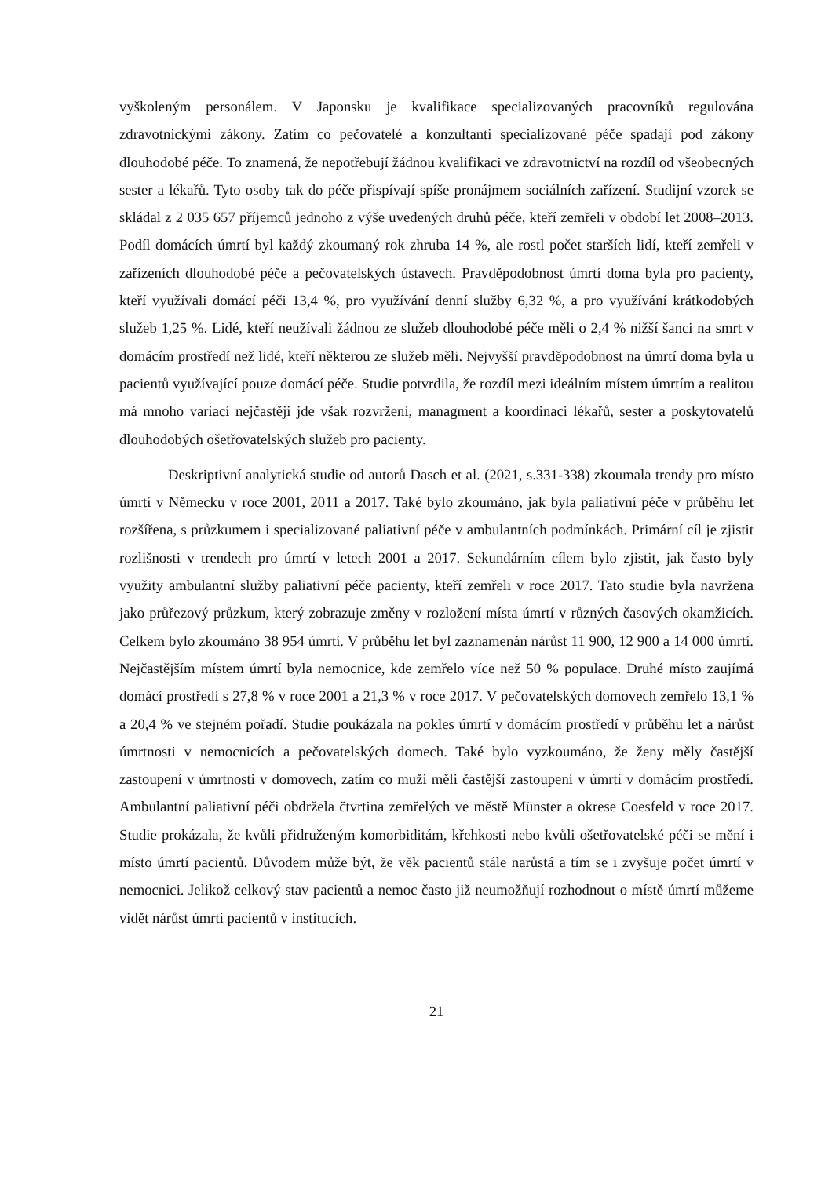vyškoleným personálem. V Japonsku je kvalifikace specializovaných pracovníků regulována zdravotnickými zákony. Zatím co pečovatelé a konzultanti specializované péče spadají pod zákony dlouhodobé péče. To znamená, že nepotřebují žádnou kvalifikaci ve zdravotnictví na rozdíl od všeobecných sester a lékařů. Tyto osoby tak do péče přispívají spíše pronájmem sociálních zařízení. Studijní vzorek se skládal z 2 035 657 příjemců jednoho z výše uvedených druhů péče, kteří zemřeli v období let 2008–2013. Podíl domácích úmrtí byl každý zkoumaný rok zhruba 14 %, ale rostl počet starších lidí, kteří zemřeli v zařízeních dlouhodobé péče a pečovatelských ústavech. Pravděpodobnost úmrtí doma byla pro pacienty, kteří využívali domácí péči 13,4 %, pro využívání denní služby 6,32 %, a pro využívání krátkodobých služeb 1,25 %. Lidé, kteří neužívali žádnou ze služeb dlouhodobé péče měli o 2,4 % nižší šanci na smrt v domácím prostředí než lidé, kteří některou ze služeb měli. Nejvyšší pravděpodobnost na úmrtí doma byla u pacientů využívající pouze domácí péče. Studie potvrdila, že rozdíl mezi ideálním místem úmrtím a realitou má mnoho variací nejčastěji jde však rozvržení, managment a koordinaci lékařů, sester a poskytovatelů dlouhodobých ošetřovatelských služeb pro pacienty.
Deskriptivní analytická studie od autorů Dasch et al. (2021, s.331-338) zkoumala trendy pro místo úmrtí v Německu v roce 2001, 2011 a 2017. Také bylo zkoumáno, jak byla paliativní péče v průběhu let rozšířena, s průzkumem i specializované paliativní péče v ambulantních podmínkách. Primární cíl je zjistit rozlišnosti v trendech pro úmrtí v letech 2001 a 2017. Sekundárním cílem bylo zjistit, jak často byly využity ambulantní služby paliativní péče pacienty, kteří zemřeli v roce 2017. Tato studie byla navržena jako průřezový průzkum, který zobrazuje změny v rozložení místa úmrtí v různých časových okamžicích. Celkem bylo zkoumáno 38 954 úmrtí. V průběhu let byl zaznamenán nárůst 11 900, 12 900 a 14 000 úmrtí. Nejčastějším místem úmrtí byla nemocnice, kde zemřelo více než 50 % populace. Druhé místo zaujímá domácí prostředí s 27,8 % v roce 2001 a 21,3 % v roce 2017. V pečovatelských domovech zemřelo 13,1 % a 20,4 % ve stejném pořadí. Studie poukázala na pokles úmrtí v domácím prostředí v průběhu let a nárůst úmrtnosti v nemocnicích a pečovatelských domech. Také bylo vyzkoumáno, že ženy měly častější zastoupení v úmrtnosti v domovech, zatím co muži měli častější zastoupení v úmrtí v domácím prostředí. Ambulantní paliativní péči obdržela čtvrtina zemřelých ve městě Münster a okrese Coesfeld v roce 2017. Studie prokázala, že kvůli přidruženým komorbiditám, křehkosti nebo kvůli ošetřovatelské péči se mění i místo úmrtí pacientů. Důvodem může být, že věk pacientů stále narůstá a tím se i zvyšuje počet úmrtí v nemocnici. Jelikož celkový stav pacientů a nemoc často již neumožňují rozhodnout o místě úmrtí můžeme vidět nárůst úmrtí pacientů v institucích.
21